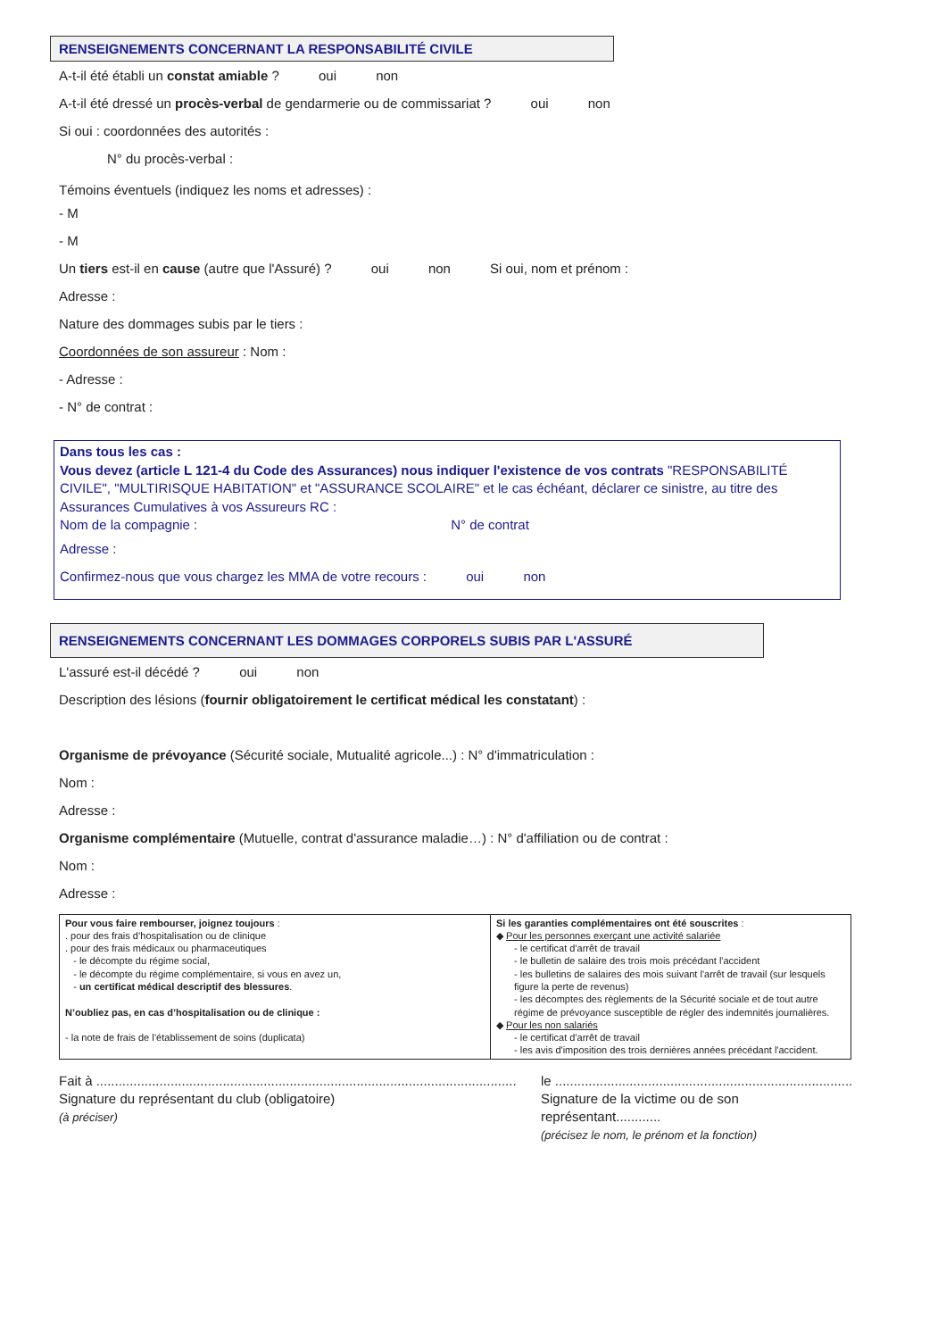RENSEIGNEMENTS CONCERNANT LA RESPONSABILITÉ CIVILE
A-t-il été établi un constat amiable ? oui non
A-t-il été dressé un procès-verbal de gendarmerie ou de commissariat ? oui non
Si oui : coordonnées des autorités :
N° du procès-verbal :
Témoins éventuels (indiquez les noms et adresses) :
- M
- M
Un tiers est-il en cause (autre que l'Assuré) ? oui non Si oui, nom et prénom :
Adresse :
Nature des dommages subis par le tiers :
Coordonnées de son assureur : Nom :
- Adresse :
- N° de contrat :
Dans tous les cas :
Vous devez (article L 121-4 du Code des Assurances) nous indiquer l'existence de vos contrats "RESPONSABILITÉ CIVILE", "MULTIRISQUE HABITATION" et "ASSURANCE SCOLAIRE" et le cas échéant, déclarer ce sinistre, au titre des Assurances Cumulatives à vos Assureurs RC :
Nom de la compagnie : N° de contrat
Adresse :
Confirmez-nous que vous chargez les MMA de votre recours : oui non
RENSEIGNEMENTS CONCERNANT LES DOMMAGES CORPORELS SUBIS PAR L'ASSURÉ
L'assuré est-il décédé ? oui non
Description des lésions (fournir obligatoirement le certificat médical les constatant) :
Organisme de prévoyance (Sécurité sociale, Mutualité agricole...) : N° d'immatriculation :
Nom :
Adresse :
Organisme complémentaire (Mutuelle, contrat d'assurance maladie…) : N° d'affiliation ou de contrat :
Nom :
Adresse :
| Pour vous faire rembourser, joignez toujours : . pour des frais d’hospitalisation ou de clinique . pour des frais médicaux ou pharmaceutiques - le décompte du régime social, - le décompte du régime complémentaire, si vous en avez un, - un certificat médical descriptif des blessures . N’oubliez pas, en cas d’hospitalisation ou de clinique : - la note de frais de l’établissement de soins (duplicata) | Si les garanties complémentaires ont été souscrites : ◆ Pour les personnes exerçant une activité salariée - le certificat d'arrêt de travail - le bulletin de salaire des trois mois précédant l'accident - les bulletins de salaires des mois suivant l'arrêt de travail (sur lesquels figure la perte de revenus) - les décomptes des règlements de la Sécurité sociale et de tout autre régime de prévoyance susceptible de régler des indemnités journalières. ◆ Pour les non salariés - le certificat d'arrêt de travail - les avis d'imposition des trois dernières années précédant l'accident. |
Fait à .................................................................................................................
Signature du représentant du club (obligatoire)
(à préciser)
le ................................................................................
Signature de la victime ou de son représentant............
(précisez le nom, le prénom et la fonction)